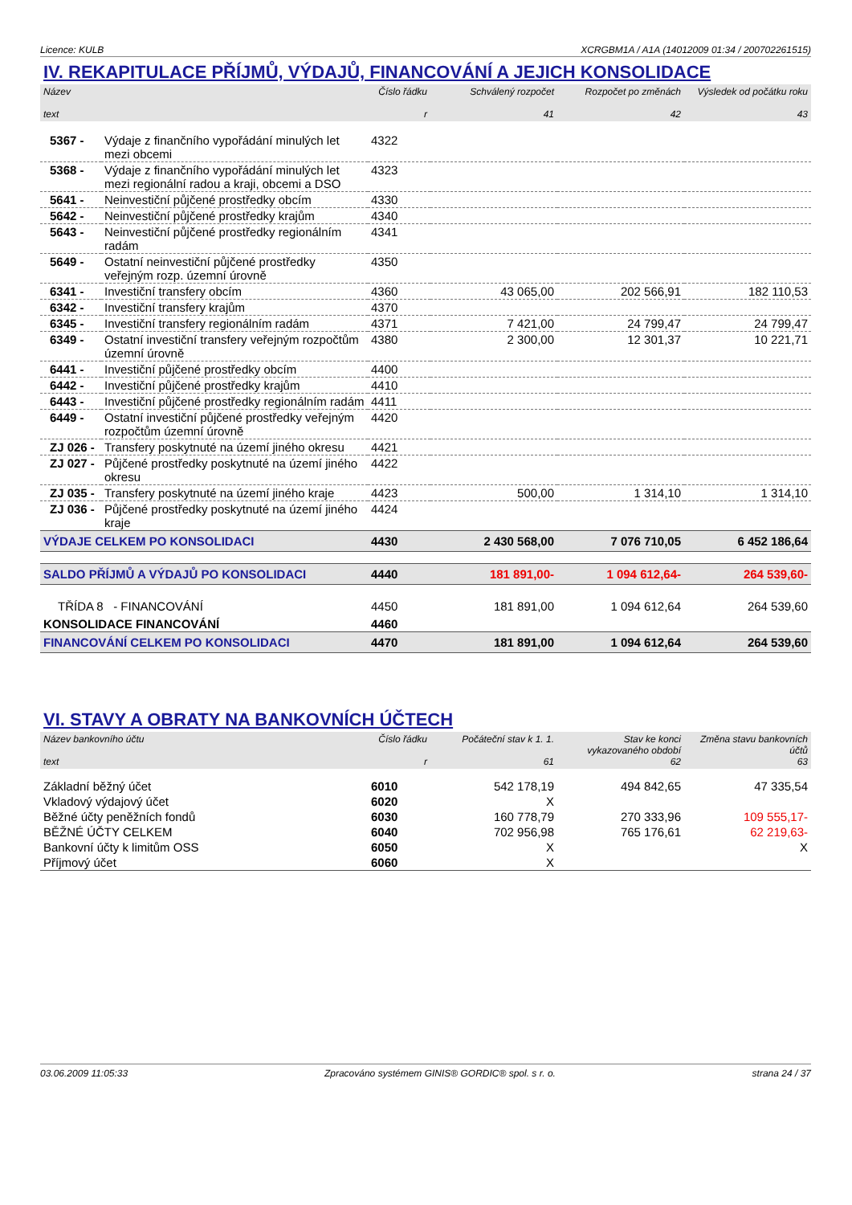Licence: KULB XCRGBM1A / A1A (14012009 01:34 / 200702261515)
IV. REKAPITULACE PŘÍJMŮ, VÝDAJŮ, FINANCOVÁNÍ A JEJICH KONSOLIDACE
| Název text | | Číslo řádku r | Schválený rozpočet 41 | Rozpočet po změnách 42 | Výsledek od počátku roku 43 |
| --- | --- | --- | --- | --- | --- |
| 5367 - | Výdaje z finančního vypořádání minulých let mezi obcemi | 4322 | | | |
| 5368 - | Výdaje z finančního vypořádání minulých let mezi regionální radou a kraji, obcemi a DSO | 4323 | | | |
| 5641 - | Neinvestiční půjčené prostředky obcím | 4330 | | | |
| 5642 - | Neinvestiční půjčené prostředky krajům | 4340 | | | |
| 5643 - | Neinvestiční půjčené prostředky regionálním radám | 4341 | | | |
| 5649 - | Ostatní neinvestiční půjčené prostředky veřejným rozp. územní úrovně | 4350 | | | |
| 6341 - | Investiční transfery obcím | 4360 | 43 065,00 | 202 566,91 | 182 110,53 |
| 6342 - | Investiční transfery krajům | 4370 | | | |
| 6345 - | Investiční transfery regionálním radám | 4371 | 7 421,00 | 24 799,47 | 24 799,47 |
| 6349 - | Ostatní investiční transfery veřejným rozpočtům územní úrovně | 4380 | 2 300,00 | 12 301,37 | 10 221,71 |
| 6441 - | Investiční půjčené prostředky obcím | 4400 | | | |
| 6442 - | Investiční půjčené prostředky krajům | 4410 | | | |
| 6443 - | Investiční půjčené prostředky regionálním radám | 4411 | | | |
| 6449 - | Ostatní investiční půjčené prostředky veřejným rozpočtům územní úrovně | 4420 | | | |
| ZJ 026 - | Transfery poskytnuté na území jiného okresu | 4421 | | | |
| ZJ 027 - | Půjčené prostředky poskytnuté na území jiného okresu | 4422 | | | |
| ZJ 035 - | Transfery poskytnuté na území jiného kraje | 4423 | 500,00 | 1 314,10 | 1 314,10 |
| ZJ 036 - | Půjčené prostředky poskytnuté na území jiného kraje | 4424 | | | |
| VÝDAJE CELKEM PO KONSOLIDACI | | 4430 | 2 430 568,00 | 7 076 710,05 | 6 452 186,64 |
| SALDO PŘÍJMŮ A VÝDAJŮ PO KONSOLIDACI | | 4440 | 181 891,00- | 1 094 612,64- | 264 539,60- |
| TŘÍDA 8 - FINANCOVÁNÍ | | 4450 | 181 891,00 | 1 094 612,64 | 264 539,60 |
| KONSOLIDACE FINANCOVÁNÍ | | 4460 | | | |
| FINANCOVÁNÍ CELKEM PO KONSOLIDACI | | 4470 | 181 891,00 | 1 094 612,64 | 264 539,60 |
VI. STAVY A OBRATY NA BANKOVNÍCH ÚČTECH
| Název bankovního účtu text | Číslo řádku r | Počáteční stav k 1. 1. 61 | Stav ke konci vykazovaného období 62 | Změna stavu bankovních účtů 63 |
| --- | --- | --- | --- | --- |
| Základní běžný účet | 6010 | 542 178,19 | 494 842,65 | 47 335,54 |
| Vkladový výdajový účet | 6020 | X | | |
| Běžné účty peněžních fondů | 6030 | 160 778,79 | 270 333,96 | 109 555,17- |
| BĚŽNÉ ÚČTY CELKEM | 6040 | 702 956,98 | 765 176,61 | 62 219,63- |
| Bankovní účty k limitům OSS | 6050 | X | | X |
| Příjmový účet | 6060 | X | | |
03.06.2009 11:05:33 Zpracováno systémem GINIS® GORDIC® spol. s r. o. strana 24 / 37